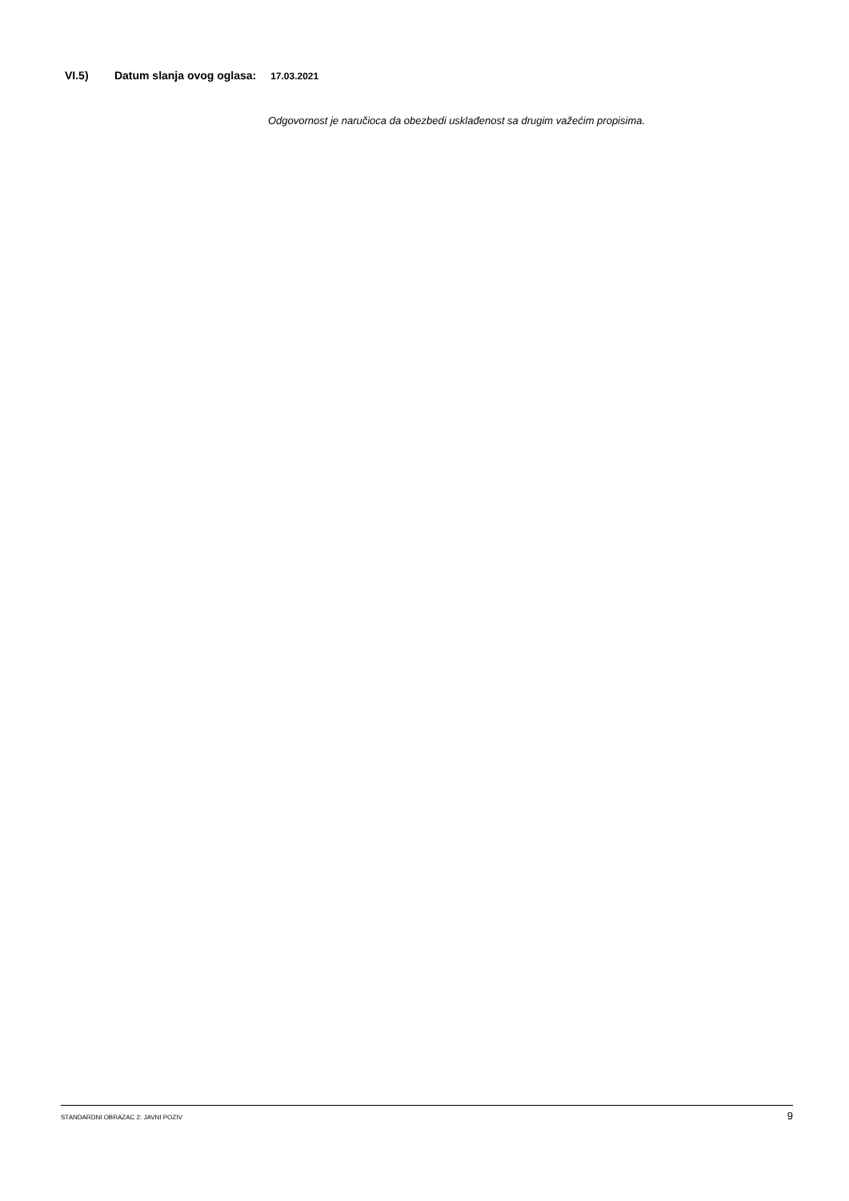VI.5) Datum slanja ovog oglasa: 17.03.2021
Odgovornost je naručioca da obezbedi usklađenost sa drugim važećim propisima.
STANDARDNI OBRAZAC 2: JAVNI POZIV 9